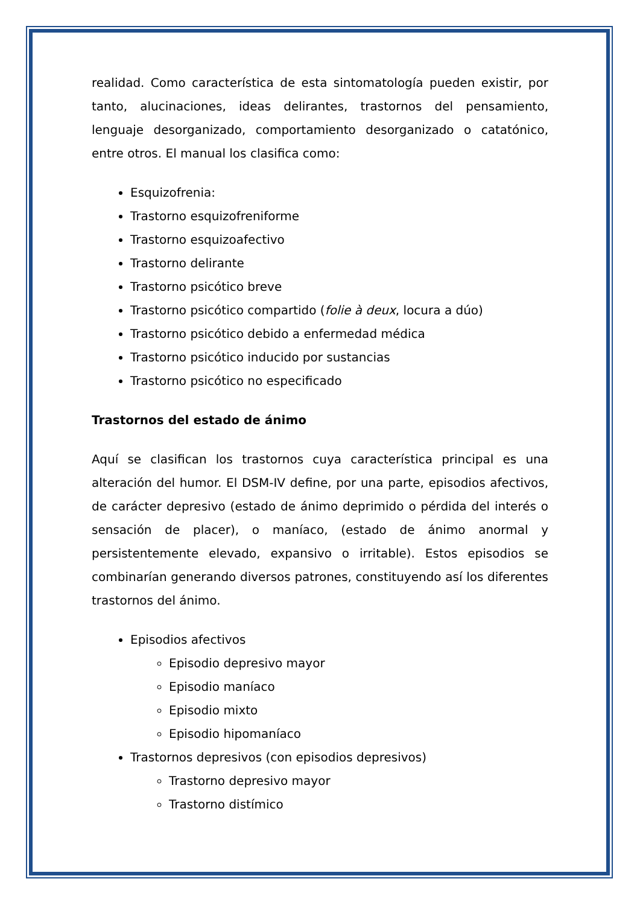realidad. Como característica de esta sintomatología pueden existir, por tanto, alucinaciones, ideas delirantes, trastornos del pensamiento, lenguaje desorganizado, comportamiento desorganizado o catatónico, entre otros. El manual los clasifica como:
Esquizofrenia:
Trastorno esquizofreniforme
Trastorno esquizoafectivo
Trastorno delirante
Trastorno psicótico breve
Trastorno psicótico compartido (folie à deux, locura a dúo)
Trastorno psicótico debido a enfermedad médica
Trastorno psicótico inducido por sustancias
Trastorno psicótico no especificado
Trastornos del estado de ánimo
Aquí se clasifican los trastornos cuya característica principal es una alteración del humor. El DSM-IV define, por una parte, episodios afectivos, de carácter depresivo (estado de ánimo deprimido o pérdida del interés o sensación de placer), o maníaco, (estado de ánimo anormal y persistentemente elevado, expansivo o irritable). Estos episodios se combinarían generando diversos patrones, constituyendo así los diferentes trastornos del ánimo.
Episodios afectivos
Episodio depresivo mayor
Episodio maníaco
Episodio mixto
Episodio hipomaníaco
Trastornos depresivos (con episodios depresivos)
Trastorno depresivo mayor
Trastorno distímico